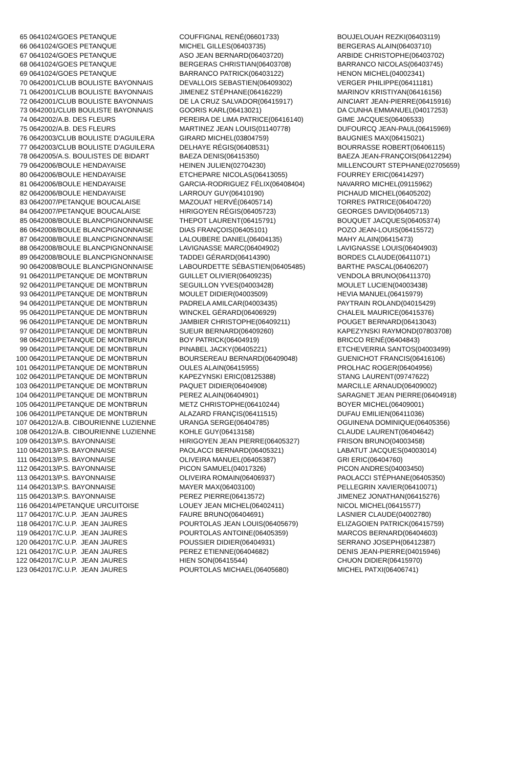| 65 | 0641024/GOES PETANQUE | COUFFIGNAL RENÉ(06601733) | BOUJELOUAH REZKI(06403119) |
| 66 | 0641024/GOES PETANQUE | MICHEL GILLES(06403735) | BERGERAS ALAIN(06403710) |
| 67 | 0641024/GOES PETANQUE | ASO JEAN BERNARD(06403720) | ARBIDE CHRISTOPHE(06403702) |
| 68 | 0641024/GOES PETANQUE | BERGERAS CHRISTIAN(06403708) | BARRANCO NICOLAS(06403745) |
| 69 | 0641024/GOES PETANQUE | BARRANCO PATRICK(06403122) | HENON MICHEL(04002341) |
| 70 | 0642001/CLUB BOULISTE BAYONNAIS | DEVALLOIS SEBASTIEN(06409302) | VERGER PHILIPPE(06411181) |
| 71 | 0642001/CLUB BOULISTE BAYONNAIS | JIMENEZ STÉPHANE(06416229) | MARINOV KRISTIYAN(06416156) |
| 72 | 0642001/CLUB BOULISTE BAYONNAIS | DE LA CRUZ SALVADOR(06415917) | AINCIART JEAN-PIERRE(06415916) |
| 73 | 0642001/CLUB BOULISTE BAYONNAIS | GOORIS KARL(06413021) | DA CUNHA EMMANUEL(04017253) |
| 74 | 0642002/A.B. DES FLEURS | PEREIRA DE LIMA PATRICE(06416140) | GIME JACQUES(06406533) |
| 75 | 0642002/A.B. DES FLEURS | MARTINEZ JEAN LOUIS(01140778) | DUFOURCQ JEAN-PAUL(06415969) |
| 76 | 0642003/CLUB BOULISTE D'AGUILERA | GIRARD MICHEL(03804759) | BAUGNIES MAX(06415021) |
| 77 | 0642003/CLUB BOULISTE D'AGUILERA | DELHAYE RÉGIS(06408531) | BOURRASSE ROBERT(06406115) |
| 78 | 0642005/A.S. BOULISTES DE BIDART | BAEZA DENIS(06415350) | BAEZA JEAN-FRANÇOIS(06412294) |
| 79 | 0642006/BOULE HENDAYAISE | HEINEN JULIEN(02704230) | MILLENCOURT STEPHANE(02705659) |
| 80 | 0642006/BOULE HENDAYAISE | ETCHEPARE NICOLAS(06413055) | FOURREY ERIC(06414297) |
| 81 | 0642006/BOULE HENDAYAISE | GARCIA-RODRIGUEZ FÉLIX(06408404) | NAVARRO MICHEL(09115962) |
| 82 | 0642006/BOULE HENDAYAISE | LARROUY GUY(06410190) | PICHAUD MICHEL(06405202) |
| 83 | 0642007/PETANQUE BOUCALAISE | MAZOUAT HERVÉ(06405714) | TORRES PATRICE(06404720) |
| 84 | 0642007/PETANQUE BOUCALAISE | HIRIGOYEN RÉGIS(06405723) | GEORGES DAVID(06405713) |
| 85 | 0642008/BOULE BLANCPIGNONNAISE | THEPOT LAURENT(06415791) | BOUQUET JACQUES(06405374) |
| 86 | 0642008/BOULE BLANCPIGNONNAISE | DIAS FRANÇOIS(06405101) | POZO JEAN-LOUIS(06415572) |
| 87 | 0642008/BOULE BLANCPIGNONNAISE | LALOUBERE DANIEL(06404135) | MAHY ALAIN(06415473) |
| 88 | 0642008/BOULE BLANCPIGNONNAISE | LAVIGNASSE MARC(06404902) | LAVIGNASSE LOUIS(06404903) |
| 89 | 0642008/BOULE BLANCPIGNONNAISE | TADDEI GÉRARD(06414390) | BORDES CLAUDE(06411071) |
| 90 | 0642008/BOULE BLANCPIGNONNAISE | LABOURDETTE SÉBASTIEN(06405485) | BARTHE PASCAL(06406207) |
| 91 | 0642011/PETANQUE DE MONTBRUN | GUILLET OLIVIER(06409235) | VENDOLA BRUNO(06411370) |
| 92 | 0642011/PETANQUE DE MONTBRUN | SEGUILLON YVES(04003428) | MOULET LUCIEN(04003438) |
| 93 | 0642011/PETANQUE DE MONTBRUN | MOULET DIDIER(04003509) | HEVIA MANUEL(06415979) |
| 94 | 0642011/PETANQUE DE MONTBRUN | PADRELA AMILCAR(04003435) | PAYTRAIN ROLAND(04015429) |
| 95 | 0642011/PETANQUE DE MONTBRUN | WINCKEL GÉRARD(06406929) | CHALEIL MAURICE(06415376) |
| 96 | 0642011/PETANQUE DE MONTBRUN | JAMBIER CHRISTOPHE(06409211) | POUGET BERNARD(06413043) |
| 97 | 0642011/PETANQUE DE MONTBRUN | SUEUR BERNARD(06409260) | KAPEZYNSKI RAYMOND(07803708) |
| 98 | 0642011/PETANQUE DE MONTBRUN | BOY PATRICK(06404919) | BRICCO RENÉ(06404843) |
| 99 | 0642011/PETANQUE DE MONTBRUN | PINABEL JACKY(06405221) | ETCHEVERRIA SANTOS(04003499) |
| 100 | 0642011/PETANQUE DE MONTBRUN | BOURSEREAU BERNARD(06409048) | GUENICHOT FRANCIS(06416106) |
| 101 | 0642011/PETANQUE DE MONTBRUN | OULES ALAIN(06415955) | PROLHAC ROGER(06404956) |
| 102 | 0642011/PETANQUE DE MONTBRUN | KAPEZYNSKI ERIC(08125388) | STANG LAURENT(09747622) |
| 103 | 0642011/PETANQUE DE MONTBRUN | PAQUET DIDIER(06404908) | MARCILLE ARNAUD(06409002) |
| 104 | 0642011/PETANQUE DE MONTBRUN | PEREZ ALAIN(06404901) | SARAGNET JEAN PIERRE(06404918) |
| 105 | 0642011/PETANQUE DE MONTBRUN | METZ CHRISTOPHE(06410244) | BOYER MICHEL(06409001) |
| 106 | 0642011/PETANQUE DE MONTBRUN | ALAZARD FRANÇIS(06411515) | DUFAU EMILIEN(06411036) |
| 107 | 0642012/A.B. CIBOURIENNE LUZIENNE | URANGA SERGE(06404785) | OGUINENA DOMINIQUE(06405356) |
| 108 | 0642012/A.B. CIBOURIENNE LUZIENNE | KOHLE GUY(06413158) | CLAUDE LAURENT(06404642) |
| 109 | 0642013/P.S. BAYONNAISE | HIRIGOYEN JEAN PIERRE(06405327) | FRISON BRUNO(04003458) |
| 110 | 0642013/P.S. BAYONNAISE | PAOLACCI BERNARD(06405321) | LABATUT JACQUES(04003014) |
| 111 | 0642013/P.S. BAYONNAISE | OLIVEIRA MANUEL(06405387) | GRI ERIC(06404760) |
| 112 | 0642013/P.S. BAYONNAISE | PICON SAMUEL(04017326) | PICON ANDRES(04003450) |
| 113 | 0642013/P.S. BAYONNAISE | OLIVEIRA ROMAIN(06406937) | PAOLACCI STÉPHANE(06405350) |
| 114 | 0642013/P.S. BAYONNAISE | MAYER MAX(06403100) | PELLEGRIN XAVIER(06410071) |
| 115 | 0642013/P.S. BAYONNAISE | PEREZ PIERRE(06413572) | JIMENEZ JONATHAN(06415276) |
| 116 | 0642014/PETANQUE URCUITOISE | LOUEY JEAN MICHEL(06402411) | NICOL MICHEL(06415577) |
| 117 | 0642017/C.U.P. JEAN JAURES | FAURE BRUNO(06404691) | LASNIER CLAUDE(04002780) |
| 118 | 0642017/C.U.P. JEAN JAURES | POURTOLAS JEAN LOUIS(06405679) | ELIZAGOIEN PATRICK(06415759) |
| 119 | 0642017/C.U.P. JEAN JAURES | POURTOLAS ANTOINE(06405359) | MARCOS BERNARD(06404603) |
| 120 | 0642017/C.U.P. JEAN JAURES | POUSSIER DIDIER(06404931) | SERRANO JOSEPH(06412387) |
| 121 | 0642017/C.U.P. JEAN JAURES | PEREZ ETIENNE(06404682) | DENIS JEAN-PIERRE(04015946) |
| 122 | 0642017/C.U.P. JEAN JAURES | HIEN SON(06415544) | CHUON DIDIER(06415970) |
| 123 | 0642017/C.U.P. JEAN JAURES | POURTOLAS MICHAEL(06405680) | MICHEL PATXI(06406741) |